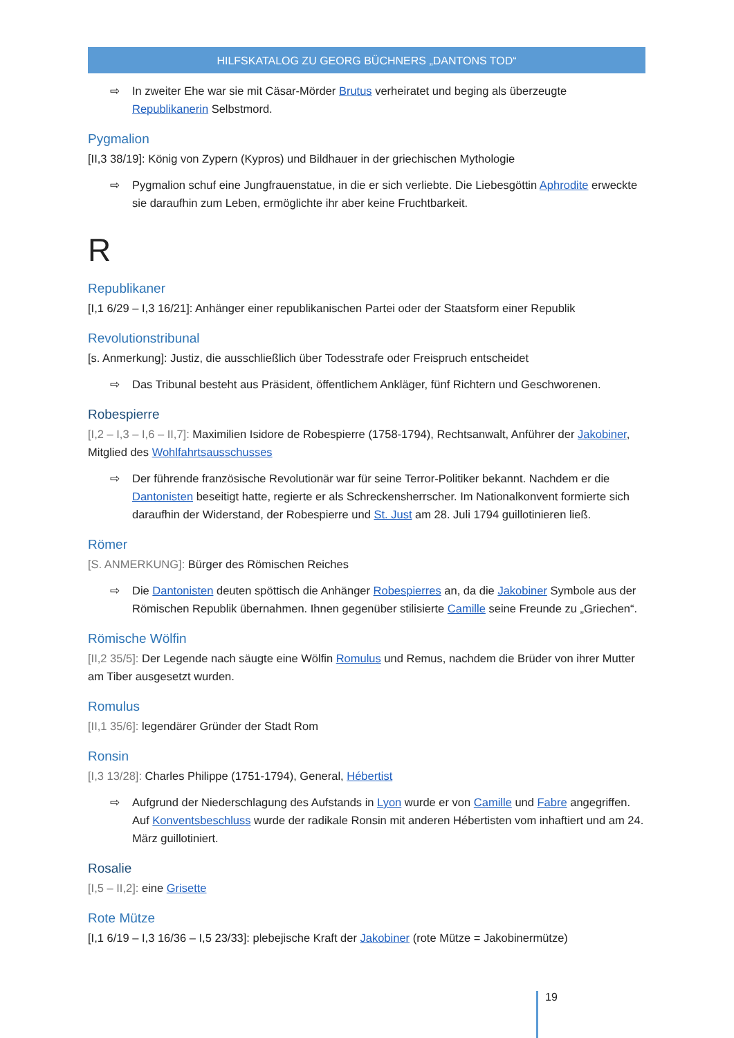HILFSKATALOG ZU GEORG BÜCHNERS „DANTONS TOD“
⇨ In zweiter Ehe war sie mit Cäsar-Mörder Brutus verheiratet und beging als überzeugte Republikanerin Selbstmord.
Pygmalion
[II,3 38/19]: König von Zypern (Kypros) und Bildhauer in der griechischen Mythologie
⇨ Pygmalion schuf eine Jungfrauenstatue, in die er sich verliebte. Die Liebesgöttin Aphrodite erweckte sie daraufhin zum Leben, ermöglichte ihr aber keine Fruchtbarkeit.
R
Republikaner
[I,1 6/29 – I,3 16/21]: Anhänger einer republikanischen Partei oder der Staatsform einer Republik
Revolutionstribunal
[s. Anmerkung]: Justiz, die ausschließlich über Todesstrafe oder Freispruch entscheidet
⇨ Das Tribunal besteht aus Präsident, öffentlichem Ankläger, fünf Richtern und Geschworenen.
Robespierre
[I,2 – I,3 – I,6 – II,7]: Maximilien Isidore de Robespierre (1758-1794), Rechtsanwalt, Anführer der Jakobiner, Mitglied des Wohlfahrtsausschusses
⇨ Der führende französische Revolutionär war für seine Terror-Politiker bekannt. Nachdem er die Dantonisten beseitigt hatte, regierte er als Schreckensherrscher. Im Nationalkonvent formierte sich daraufhin der Widerstand, der Robespierre und St. Just am 28. Juli 1794 guillotinieren ließ.
Römer
[S. ANMERKUNG]: Bürger des Römischen Reiches
⇨ Die Dantonisten deuten spöttisch die Anhänger Robespierres an, da die Jakobiner Symbole aus der Römischen Republik übernahmen. Ihnen gegenüber stilisierte Camille seine Freunde zu „Griechen“.
Römische Wölfin
[II,2 35/5]: Der Legende nach säugte eine Wölfin Romulus und Remus, nachdem die Brüder von ihrer Mutter am Tiber ausgesetzt wurden.
Romulus
[II,1 35/6]: legendärer Gründer der Stadt Rom
Ronsin
[I,3 13/28]: Charles Philippe (1751-1794), General, Hébertist
⇨ Aufgrund der Niederschlagung des Aufstands in Lyon wurde er von Camille und Fabre angegriffen. Auf Konventsbeschluss wurde der radikale Ronsin mit anderen Hébertisten vom inhaftiert und am 24. März guillotiniert.
Rosalie
[I,5 – II,2]: eine Grisette
Rote Mütze
[I,1 6/19 – I,3 16/36 – I,5 23/33]: plebejische Kraft der Jakobiner (rote Mütze = Jakobinermütze)
19